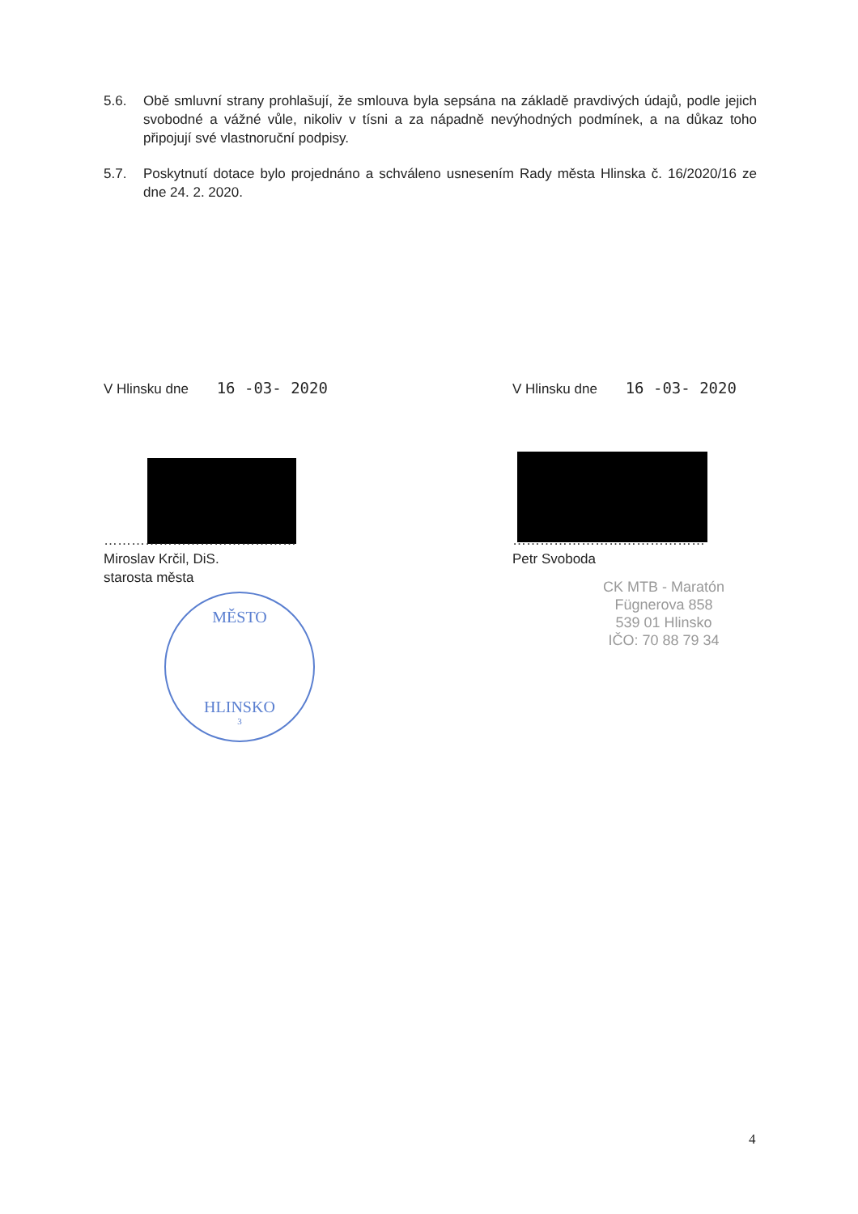5.6. Obě smluvní strany prohlašují, že smlouva byla sepsána na základě pravdivých údajů, podle jejich svobodné a vážné vůle, nikoliv v tísni a za nápadně nevýhodných podmínek, a na důkaz toho připojují své vlastnoruční podpisy.
5.7. Poskytnutí dotace bylo projednáno a schváleno usnesením Rady města Hlinska č. 16/2020/16 ze dne 24. 2. 2020.
V Hlinsku dne 16 -03- 2020 V Hlinsku dne 16 -03- 2020
……………………………………
Miroslav Krčil, DiS.
starosta města
……………………………………
Petr Svoboda
MĚSTO
HLINSKO
3
CK MTB - Maratón
Fügnerova 858
539 01 Hlinsko
IČO: 70 88 79 34
4